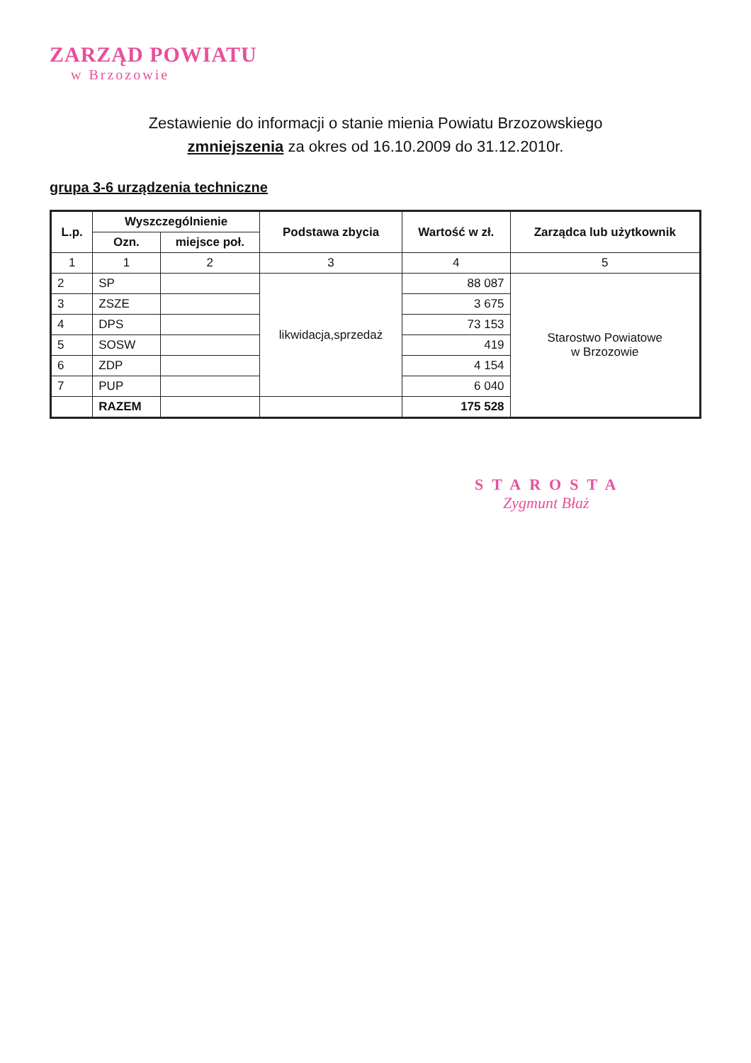ZARZĄD POWIATU
w Brzozowie
Zestawienie do informacji o stanie mienia Powiatu Brzozowskiego
zmniejszenia za okres od 16.10.2009 do 31.12.2010r.
grupa 3-6 urządzenia techniczne
| L.p. | Wyszczególnienie | | Podstawa zbycia | Wartość w zł. | Zarządca lub użytkownik |
| --- | --- | --- | --- | --- | --- |
| | Ozn. | miejsce poł. | | | |
| 1 | 1 | 2 | 3 | 4 | 5 |
| 2 | SP | | likwidacja,sprzedaż | 88 087 | Starostwo Powiatowe w Brzozowie |
| 3 | ZSZE | | | 3 675 | |
| 4 | DPS | | | 73 153 | |
| 5 | SOSW | | | 419 | |
| 6 | ZDP | | | 4 154 | |
| 7 | PUP | | | 6 040 | |
| | RAZEM | | | 175 528 | |
STAROSTA
Zygmunt Błaż